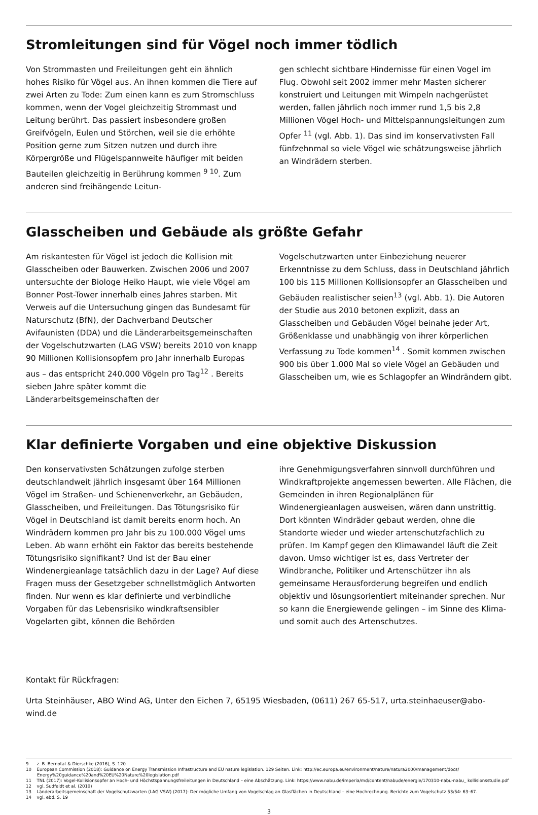Stromleitungen sind für Vögel noch immer tödlich
Von Strommasten und Freileitungen geht ein ähnlich hohes Risiko für Vögel aus. An ihnen kommen die Tiere auf zwei Arten zu Tode: Zum einen kann es zum Stromschluss kommen, wenn der Vogel gleichzeitig Strommast und Leitung berührt. Das passiert insbesondere großen Greifvögeln, Eulen und Störchen, weil sie die erhöhte Position gerne zum Sitzen nutzen und durch ihre Körpergröße und Flügelspannweite häufiger mit beiden Bauteilen gleichzeitig in Berührung kommen <sup>9 10</sup>. Zum anderen sind freihängende Leitun-
gen schlecht sichtbare Hindernisse für einen Vogel im Flug. Obwohl seit 2002 immer mehr Masten sicherer konstruiert und Leitungen mit Wimpeln nachgerüstet werden, fallen jährlich noch immer rund 1,5 bis 2,8 Millionen Vögel Hoch- und Mittelspannungsleitungen zum Opfer <sup>11</sup> (vgl. Abb. 1). Das sind im konservativsten Fall fünfzehnmal so viele Vögel wie schätzungsweise jährlich an Windrädern sterben.
Glasscheiben und Gebäude als größte Gefahr
Am riskantesten für Vögel ist jedoch die Kollision mit Glasscheiben oder Bauwerken. Zwischen 2006 und 2007 untersuchte der Biologe Heiko Haupt, wie viele Vögel am Bonner Post-Tower innerhalb eines Jahres starben. Mit Verweis auf die Untersuchung gingen das Bundesamt für Naturschutz (BfN), der Dachverband Deutscher Avifaunisten (DDA) und die Länderarbeitsgemeinschaften der Vogelschutzwarten (LAG VSW) bereits 2010 von knapp 90 Millionen Kollisionsopfern pro Jahr innerhalb Europas aus – das entspricht 240.000 Vögeln pro Tag<sup>12</sup> . Bereits sieben Jahre später kommt die Länderarbeitsgemeinschaften der
Vogelschutzwarten unter Einbeziehung neuerer Erkenntnisse zu dem Schluss, dass in Deutschland jährlich 100 bis 115 Millionen Kollisionsopfer an Glasscheiben und Gebäuden realistischer seien<sup>13</sup> (vgl. Abb. 1). Die Autoren der Studie aus 2010 betonen explizit, dass an Glasscheiben und Gebäuden Vögel beinahe jeder Art, Größenklasse und unabhängig von ihrer körperlichen Verfassung zu Tode kommen<sup>14</sup> . Somit kommen zwischen 900 bis über 1.000 Mal so viele Vögel an Gebäuden und Glasscheiben um, wie es Schlagopfer an Windrändern gibt.
Klar definierte Vorgaben und eine objektive Diskussion
Den konservativsten Schätzungen zufolge sterben deutschlandweit jährlich insgesamt über 164 Millionen Vögel im Straßen- und Schienenverkehr, an Gebäuden, Glasscheiben, und Freileitungen. Das Tötungsrisiko für Vögel in Deutschland ist damit bereits enorm hoch. An Windrädern kommen pro Jahr bis zu 100.000 Vögel ums Leben. Ab wann erhöht ein Faktor das bereits bestehende Tötungsrisiko signifikant? Und ist der Bau einer Windenergieanlage tatsächlich dazu in der Lage? Auf diese Fragen muss der Gesetzgeber schnellstmöglich Antworten finden. Nur wenn es klar definierte und verbindliche Vorgaben für das Lebensrisiko windkraftsensibler Vogelarten gibt, können die Behörden
ihre Genehmigungsverfahren sinnvoll durchführen und Windkraftprojekte angemessen bewerten. Alle Flächen, die Gemeinden in ihren Regionalplänen für Windenergieanlagen ausweisen, wären dann unstrittig. Dort könnten Windräder gebaut werden, ohne die Standorte wieder und wieder artenschutzfachlich zu prüfen. Im Kampf gegen den Klimawandel läuft die Zeit davon. Umso wichtiger ist es, dass Vertreter der Windbranche, Politiker und Artenschützer ihn als gemeinsame Herausforderung begreifen und endlich objektiv und lösungsorientiert miteinander sprechen. Nur so kann die Energiewende gelingen – im Sinne des Klima- und somit auch des Artenschutzes.
Kontakt für Rückfragen:
Urta Steinhäuser, ABO Wind AG, Unter den Eichen 7, 65195 Wiesbaden, (0611) 267 65-517, urta.steinhaeuser@abo-wind.de
9 z. B. Bernotat & Dierschke (2016), S. 120
10 European Commission (2018): Guidance on Energy Transmission Infrastructure and EU nature legislation. 129 Seiten. Link: http://ec.europa.eu/environment/nature/natura2000/management/docs/ Energy%20guidance%20and%20EU%20Nature%20legislation.pdf
11 TNL (2017): Vogel-Kollisionsopfer an Hoch- und Höchstspannungsfreileitungen in Deutschland – eine Abschätzung. Link: https://www.nabu.de/imperia/md/content/nabude/energie/170310-nabu-nabu_ kollisionsstudie.pdf
12 vgl. Sudfeldt et al. (2010)
13 Länderarbeitsgemeinschaft der Vogelschutzwarten (LAG VSW) (2017): Der mögliche Umfang von Vogelschlag an Glasflächen in Deutschland – eine Hochrechnung. Berichte zum Vogelschutz 53/54: 63–67.
14 vgl. ebd. S. 19
3